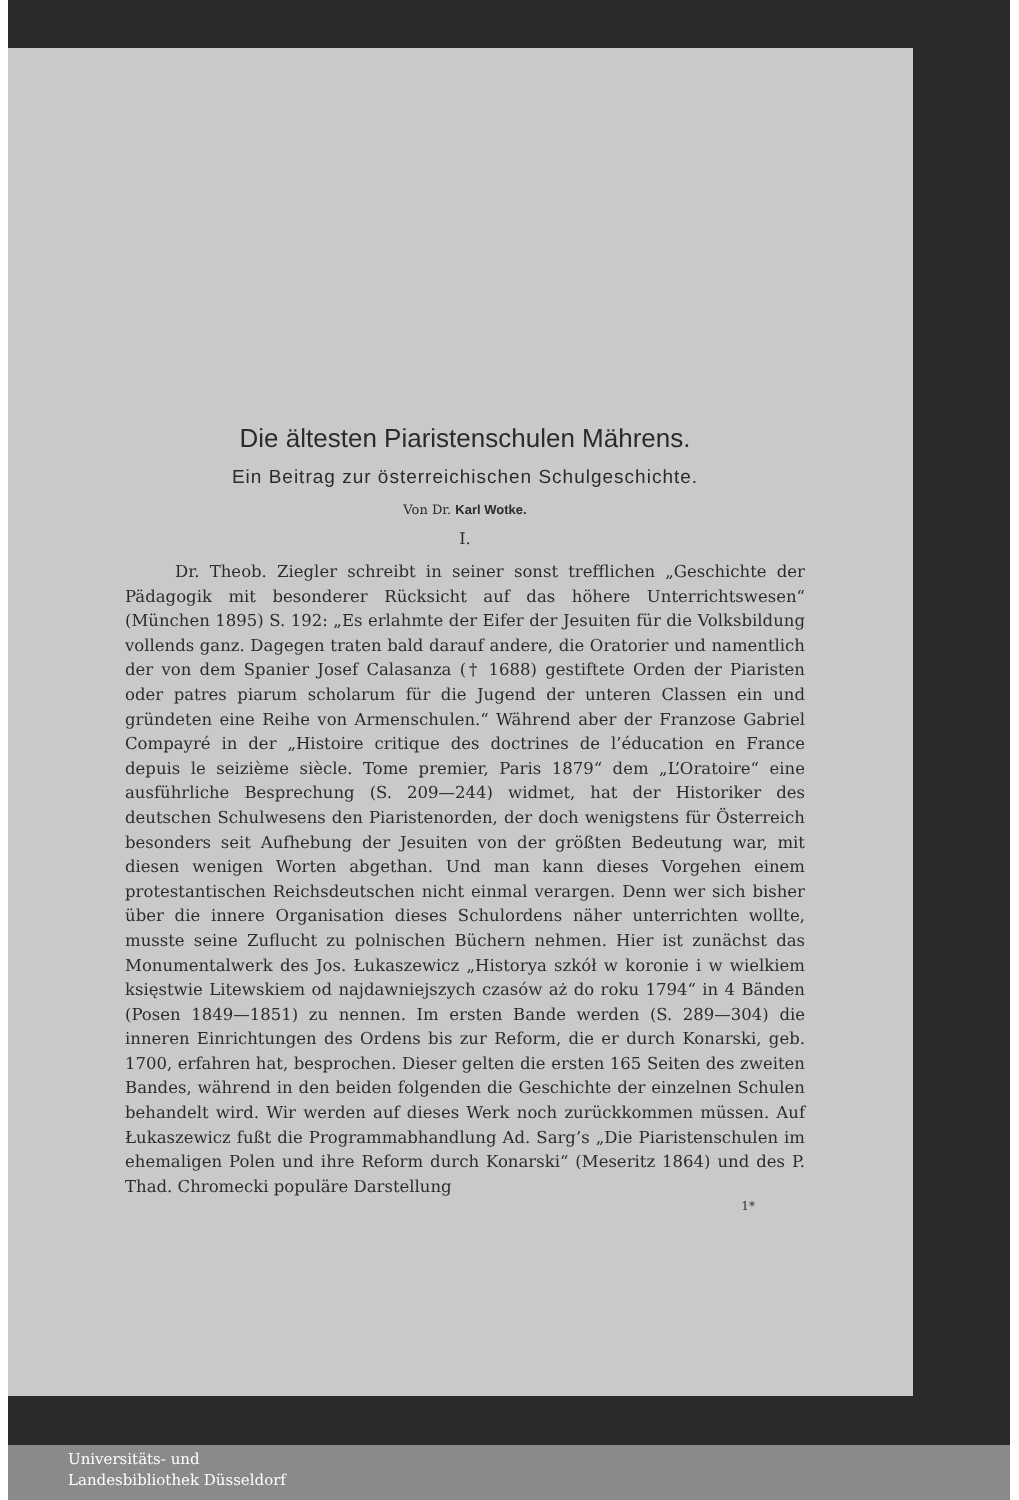Die ältesten Piaristenschulen Mährens.
Ein Beitrag zur österreichischen Schulgeschichte.
Von Dr. Karl Wotke.
I.
Dr. Theob. Ziegler schreibt in seiner sonst trefflichen „Geschichte der Pädagogik mit besonderer Rücksicht auf das höhere Unterrichtswesen“ (München 1895) S. 192: „Es erlahmte der Eifer der Jesuiten für die Volksbildung vollends ganz. Dagegen traten bald darauf andere, die Oratorier und namentlich der von dem Spanier Josef Calasanza († 1688) gestiftete Orden der Piaristen oder patres piarum scholarum für die Jugend der unteren Classen ein und gründeten eine Reihe von Armenschulen.“ Während aber der Franzose Gabriel Compayré in der „Histoire critique des doctrines de l’éducation en France depuis le seizième siècle. Tome premier, Paris 1879“ dem „L’Oratoire“ eine ausführliche Besprechung (S. 209—244) widmet, hat der Historiker des deutschen Schulwesens den Piaristenorden, der doch wenigstens für Österreich besonders seit Aufhebung der Jesuiten von der größten Bedeutung war, mit diesen wenigen Worten abgethan. Und man kann dieses Vorgehen einem protestantischen Reichsdeutschen nicht einmal verargen. Denn wer sich bisher über die innere Organisation dieses Schulordens näher unterrichten wollte, musste seine Zuflucht zu polnischen Büchern nehmen. Hier ist zunächst das Monumentalwerk des Jos. Łukaszewicz „Historya szkół w koronie i w wielkiem księstwie Litewskiem od najdawniejszych czasów aż do roku 1794“ in 4 Bänden (Posen 1849—1851) zu nennen. Im ersten Bande werden (S. 289—304) die inneren Einrichtungen des Ordens bis zur Reform, die er durch Konarski, geb. 1700, erfahren hat, besprochen. Dieser gelten die ersten 165 Seiten des zweiten Bandes, während in den beiden folgenden die Geschichte der einzelnen Schulen behandelt wird. Wir werden auf dieses Werk noch zurückkommen müssen. Auf Łukaszewicz fußt die Programmabhandlung Ad. Sarg’s „Die Piaristenschulen im ehemaligen Polen und ihre Reform durch Konarski“ (Meseritz 1864) und des P. Thad. Chromecki populäre Darstellung
1*
Universitäts- und
Landesbibliothek Düsseldorf